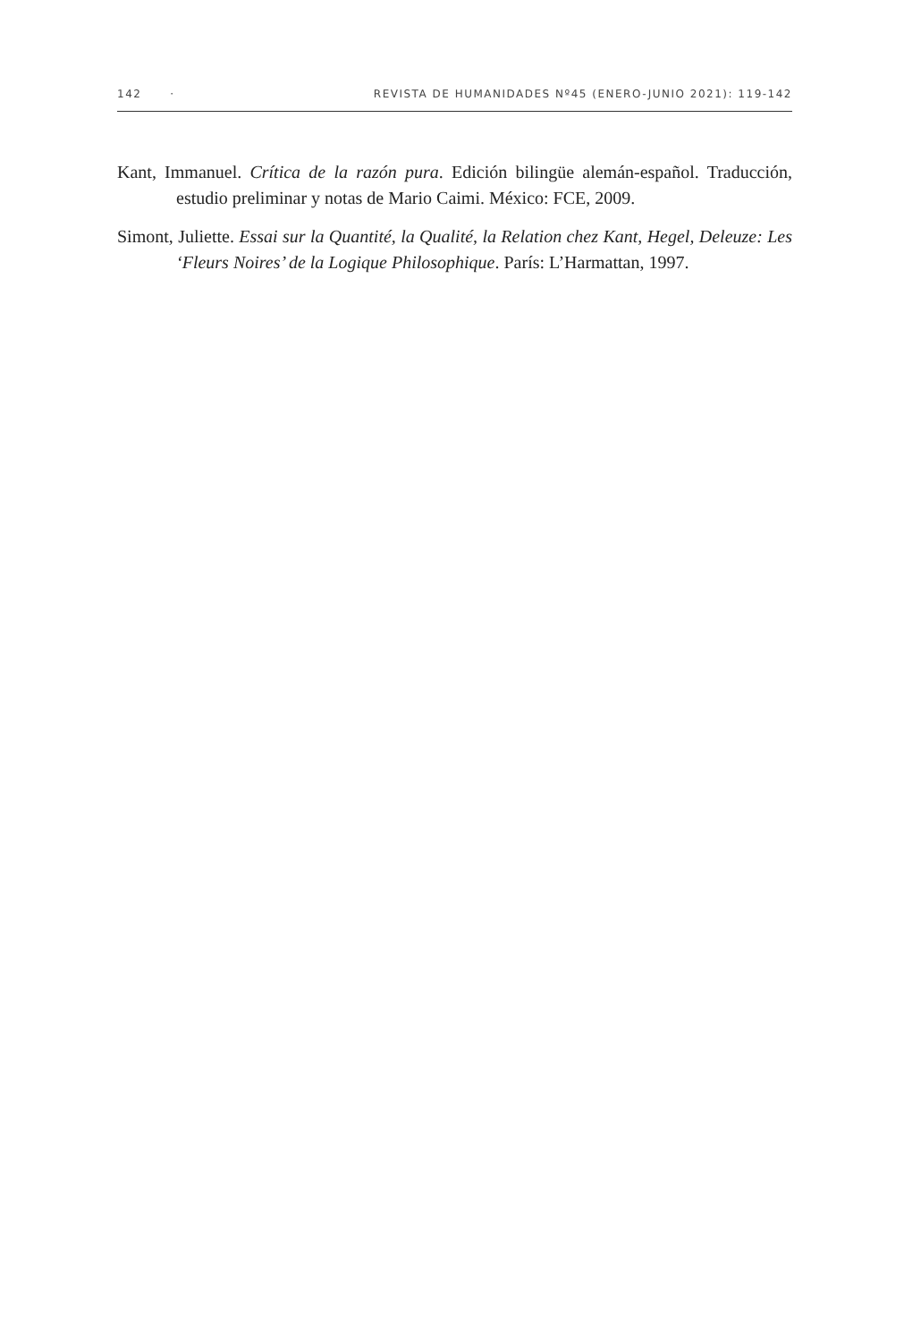142 · REVISTA DE HUMANIDADES Nº45 (ENERO-JUNIO 2021): 119-142
Kant, Immanuel. Crítica de la razón pura. Edición bilingüe alemán-español. Traducción, estudio preliminar y notas de Mario Caimi. México: FCE, 2009.
Simont, Juliette. Essai sur la Quantité, la Qualité, la Relation chez Kant, Hegel, Deleuze: Les ‘Fleurs Noires’ de la Logique Philosophique. París: L’Harmattan, 1997.